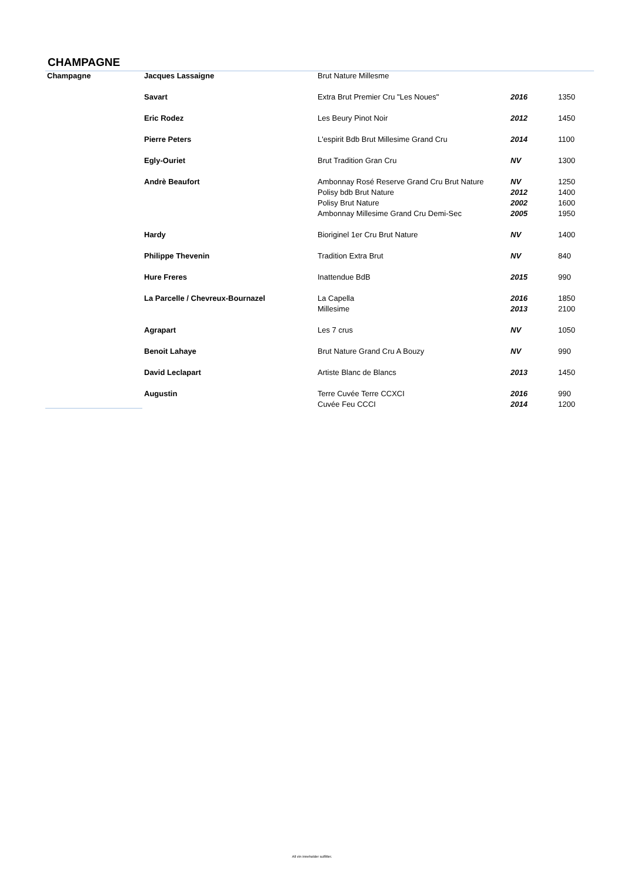CHAMPAGNE
| Champagne | Jacques Lassaigne | Brut Nature Millesme | | |
| | Savart | Extra Brut Premier Cru "Les Noues" | 2016 | 1350 |
| | Eric Rodez | Les Beury Pinot Noir | 2012 | 1450 |
| | Pierre Peters | L'espirit Bdb Brut Millesime Grand Cru | 2014 | 1100 |
| | Egly-Ouriet | Brut Tradition Gran Cru | NV | 1300 |
| | Andrè Beaufort | Ambonnay Rosé Reserve Grand Cru Brut Nature | NV | 1250 |
| | | Polisy bdb Brut Nature | 2012 | 1400 |
| | | Polisy Brut Nature | 2002 | 1600 |
| | | Ambonnay Millesime Grand Cru Demi-Sec | 2005 | 1950 |
| | Hardy | Bioriginel 1er Cru Brut Nature | NV | 1400 |
| | Philippe Thevenin | Tradition Extra Brut | NV | 840 |
| | Hure Freres | Inattendue BdB | 2015 | 990 |
| | La Parcelle / Chevreux-Bournazel | La Capella | 2016 | 1850 |
| | | Millesime | 2013 | 2100 |
| | Agrapart | Les 7 crus | NV | 1050 |
| | Benoit Lahaye | Brut Nature Grand Cru A Bouzy | NV | 990 |
| | David Leclapart | Artiste Blanc de Blancs | 2013 | 1450 |
| | Augustin | Terre Cuvée Terre CCXCI | 2016 | 990 |
| | | Cuvée Feu CCCI | 2014 | 1200 |
All vin inneholder sulfitter.